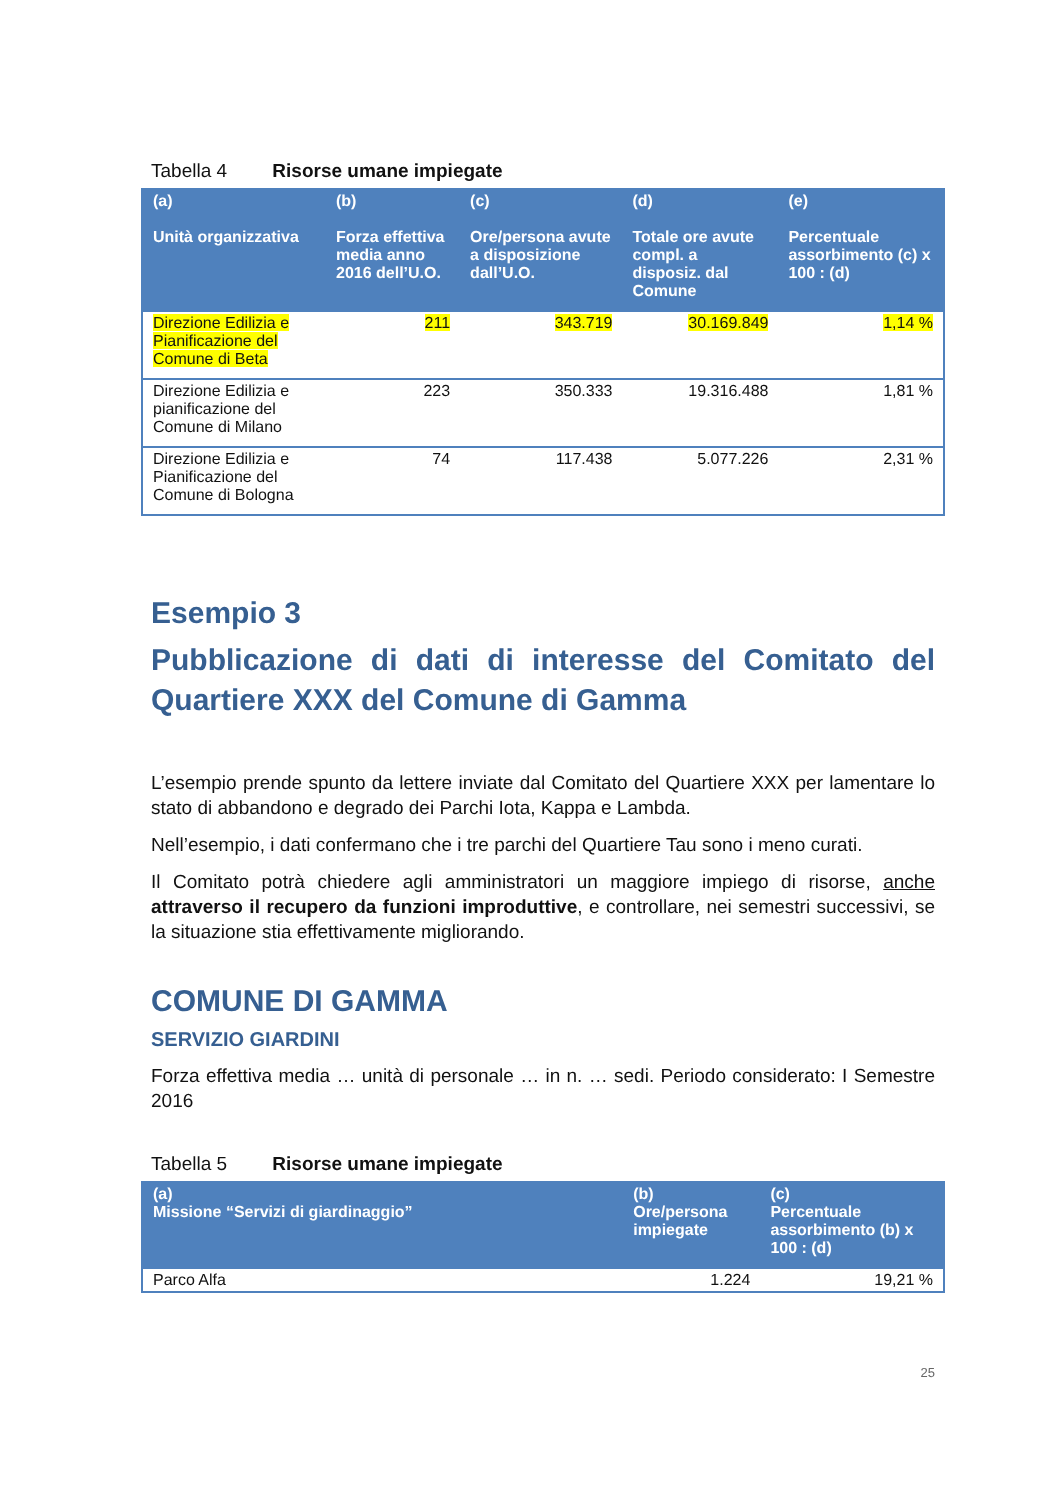Tabella 4 Risorse umane impiegate
| (a) Unità organizzativa | (b) Forza effettiva media anno 2016 dell’U.O. | (c) Ore/persona avute a disposizione dall’U.O. | (d) Totale ore avute compl. a disposiz. dal Comune | (e) Percentuale assorbimento (c) x 100 : (d) |
| --- | --- | --- | --- | --- |
| Direzione Edilizia e Pianificazione del Comune di Beta | 211 | 343.719 | 30.169.849 | 1,14 % |
| Direzione Edilizia e pianificazione del Comune di Milano | 223 | 350.333 | 19.316.488 | 1,81 % |
| Direzione Edilizia e Pianificazione del Comune di Bologna | 74 | 117.438 | 5.077.226 | 2,31 % |
Esempio 3
Pubblicazione di dati di interesse del Comitato del Quartiere XXX del Comune di Gamma
L’esempio prende spunto da lettere inviate dal Comitato del Quartiere XXX per lamentare lo stato di abbandono e degrado dei Parchi Iota, Kappa e Lambda.
Nell’esempio, i dati confermano che i tre parchi del Quartiere Tau sono i meno curati.
Il Comitato potrà chiedere agli amministratori un maggiore impiego di risorse, anche attraverso il recupero da funzioni improduttive, e controllare, nei semestri successivi, se la situazione stia effettivamente migliorando.
COMUNE DI GAMMA
SERVIZIO GIARDINI
Forza effettiva media … unità di personale … in n. … sedi. Periodo considerato: I Semestre 2016
Tabella 5 Risorse umane impiegate
| (a) Missione “Servizi di giardinaggio” | (b) Ore/persona impiegate | (c) Percentuale assorbimento (b) x 100 : (d) |
| --- | --- | --- |
| Parco Alfa | 1.224 | 19,21 % |
25